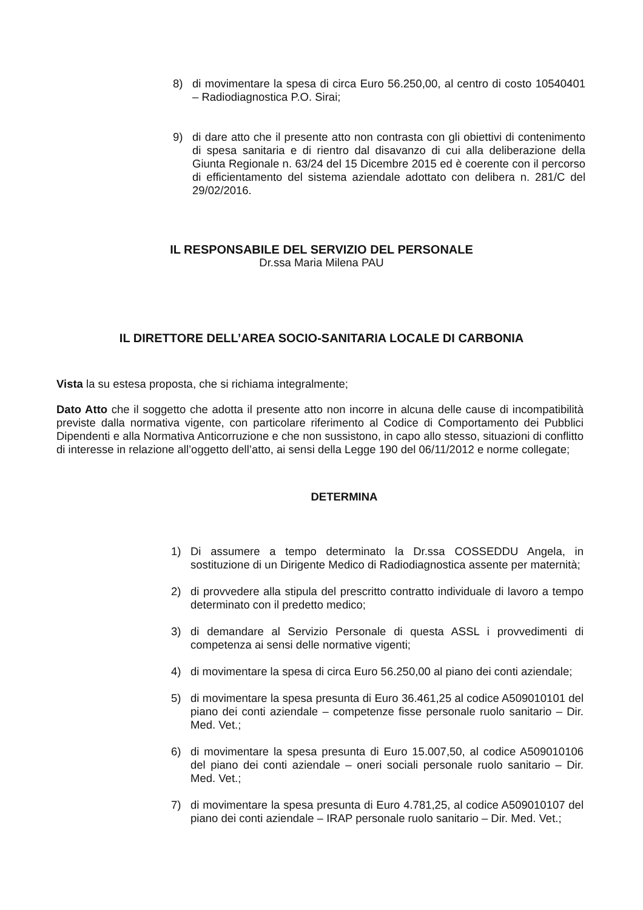8) di movimentare la spesa di circa Euro 56.250,00, al centro di costo 10540401 – Radiodiagnostica P.O. Sirai;
9) di dare atto che il presente atto non contrasta con gli obiettivi di contenimento di spesa sanitaria e di rientro dal disavanzo di cui alla deliberazione della Giunta Regionale n. 63/24 del 15 Dicembre 2015 ed è coerente con il percorso di efficientamento del sistema aziendale adottato con delibera n. 281/C del 29/02/2016.
IL RESPONSABILE DEL SERVIZIO DEL PERSONALE
Dr.ssa Maria Milena PAU
IL DIRETTORE DELL’AREA SOCIO-SANITARIA LOCALE DI CARBONIA
Vista la su estesa proposta, che si richiama integralmente;
Dato Atto che il soggetto che adotta il presente atto non incorre in alcuna delle cause di incompatibilità previste dalla normativa vigente, con particolare riferimento al Codice di Comportamento dei Pubblici Dipendenti e alla Normativa Anticorruzione e che non sussistono, in capo allo stesso, situazioni di conflitto di interesse in relazione all’oggetto dell’atto, ai sensi della Legge 190 del 06/11/2012 e norme collegate;
DETERMINA
1) Di assumere a tempo determinato la Dr.ssa COSSEDDU Angela, in sostituzione di un Dirigente Medico di Radiodiagnostica assente per maternità;
2) di provvedere alla stipula del prescritto contratto individuale di lavoro a tempo determinato con il predetto medico;
3) di demandare al Servizio Personale di questa ASSL i provvedimenti di competenza ai sensi delle normative vigenti;
4) di movimentare la spesa di circa Euro 56.250,00 al piano dei conti aziendale;
5) di movimentare la spesa presunta di Euro 36.461,25 al codice A509010101 del piano dei conti aziendale – competenze fisse personale ruolo sanitario – Dir. Med. Vet.;
6) di movimentare la spesa presunta di Euro 15.007,50, al codice A509010106 del piano dei conti aziendale – oneri sociali personale ruolo sanitario – Dir. Med. Vet.;
7) di movimentare la spesa presunta di Euro 4.781,25, al codice A509010107 del piano dei conti aziendale – IRAP personale ruolo sanitario – Dir. Med. Vet.;